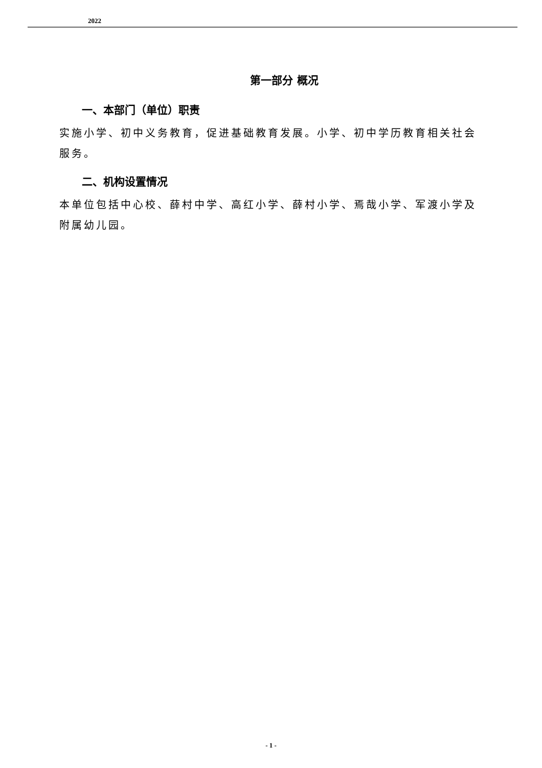2022
第一部分 概况
一、本部门（单位）职责
实施小学、初中义务教育，促进基础教育发展。小学、初中学历教育相关社会服务。
二、机构设置情况
本单位包括中心校、薛村中学、高红小学、薛村小学、焉哉小学、军渡小学及附属幼儿园。
- 1 -